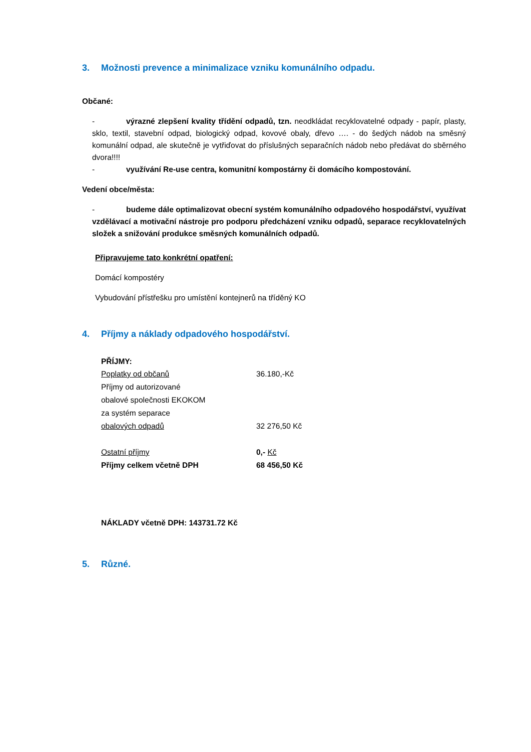3. Možnosti prevence a minimalizace vzniku komunálního odpadu.
Občané:
- výrazné zlepšení kvality třídění odpadů, tzn. neodkládat recyklovatelné odpady - papír, plasty, sklo, textil, stavební odpad, biologický odpad, kovové obaly, dřevo …. - do šedých nádob na směsný komunální odpad, ale skutečně je vytřiďovat do příslušných separačních nádob nebo předávat do sběrného dvora!!!!
- využívání Re-use centra, komunitní kompostárny či domácího kompostování.
Vedení obce/města:
- budeme dále optimalizovat obecní systém komunálního odpadového hospodářství, využívat vzdělávací a motivační nástroje pro podporu předcházení vzniku odpadů, separace recyklovatelných složek a snižování produkce směsných komunálních odpadů.
Připravujeme tato konkrétní opatření:
Domácí kompostéry
Vybudování přístřešku pro umístění kontejnerů na tříděný KO
4. Příjmy a náklady odpadového hospodářství.
PŘÍJMY:
Poplatky od občanů 36.180,-Kč
Příjmy od autorizované
obalové společnosti EKOKOM
za systém separace
obalových odpadů 32 276,50 Kč
Ostatní příjmy 0,- Kč
Příjmy celkem včetně DPH 68 456,50 Kč
NÁKLADY včetně DPH: 143731.72 Kč
5. Různé.